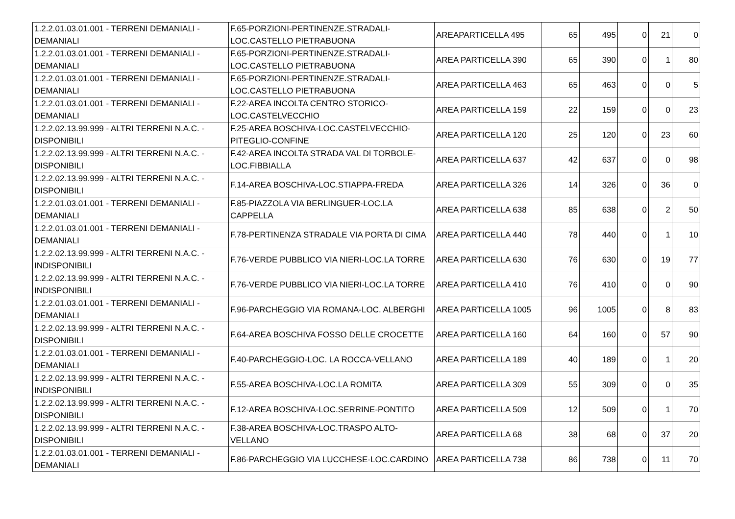| 1.2.2.01.03.01.001 - TERRENI DEMANIALI - DEMANIALI | F.65-PORZIONI-PERTINENZE.STRADALI-LOC.CASTELLO PIETRABUONA | AREAPARTICELLA 495 | 65 | 495 | 0 | 21 | 0 |
| 1.2.2.01.03.01.001 - TERRENI DEMANIALI - DEMANIALI | F.65-PORZIONI-PERTINENZE.STRADALI-LOC.CASTELLO PIETRABUONA | AREA PARTICELLA 390 | 65 | 390 | 0 | 1 | 80 |
| 1.2.2.01.03.01.001 - TERRENI DEMANIALI - DEMANIALI | F.65-PORZIONI-PERTINENZE.STRADALI-LOC.CASTELLO PIETRABUONA | AREA PARTICELLA 463 | 65 | 463 | 0 | 0 | 5 |
| 1.2.2.01.03.01.001 - TERRENI DEMANIALI - DEMANIALI | F.22-AREA INCOLTA CENTRO STORICO-LOC.CASTELVECCHIO | AREA PARTICELLA 159 | 22 | 159 | 0 | 0 | 23 |
| 1.2.2.02.13.99.999 - ALTRI TERRENI N.A.C. - DISPONIBILI | F.25-AREA BOSCHIVA-LOC.CASTELVECCHIO-PITEGLIO-CONFINE | AREA PARTICELLA 120 | 25 | 120 | 0 | 23 | 60 |
| 1.2.2.02.13.99.999 - ALTRI TERRENI N.A.C. - DISPONIBILI | F.42-AREA INCOLTA STRADA VAL DI TORBOLE-LOC.FIBBIALLA | AREA PARTICELLA 637 | 42 | 637 | 0 | 0 | 98 |
| 1.2.2.02.13.99.999 - ALTRI TERRENI N.A.C. - DISPONIBILI | F.14-AREA BOSCHIVA-LOC.STIAPPA-FREDA | AREA PARTICELLA 326 | 14 | 326 | 0 | 36 | 0 |
| 1.2.2.01.03.01.001 - TERRENI DEMANIALI - DEMANIALI | F.85-PIAZZOLA VIA BERLINGUER-LOC.LA CAPPELLA | AREA PARTICELLA 638 | 85 | 638 | 0 | 2 | 50 |
| 1.2.2.01.03.01.001 - TERRENI DEMANIALI - DEMANIALI | F.78-PERTINENZA STRADALE VIA PORTA DI CIMA | AREA PARTICELLA 440 | 78 | 440 | 0 | 1 | 10 |
| 1.2.2.02.13.99.999 - ALTRI TERRENI N.A.C. - INDISPONIBILI | F.76-VERDE PUBBLICO VIA NIERI-LOC.LA TORRE | AREA PARTICELLA 630 | 76 | 630 | 0 | 19 | 77 |
| 1.2.2.02.13.99.999 - ALTRI TERRENI N.A.C. - INDISPONIBILI | F.76-VERDE PUBBLICO VIA NIERI-LOC.LA TORRE | AREA PARTICELLA 410 | 76 | 410 | 0 | 0 | 90 |
| 1.2.2.01.03.01.001 - TERRENI DEMANIALI - DEMANIALI | F.96-PARCHEGGIO VIA ROMANA-LOC. ALBERGHI | AREA PARTICELLA 1005 | 96 | 1005 | 0 | 8 | 83 |
| 1.2.2.02.13.99.999 - ALTRI TERRENI N.A.C. - DISPONIBILI | F.64-AREA BOSCHIVA FOSSO DELLE CROCETTE | AREA PARTICELLA 160 | 64 | 160 | 0 | 57 | 90 |
| 1.2.2.01.03.01.001 - TERRENI DEMANIALI - DEMANIALI | F.40-PARCHEGGIO-LOC. LA ROCCA-VELLANO | AREA PARTICELLA 189 | 40 | 189 | 0 | 1 | 20 |
| 1.2.2.02.13.99.999 - ALTRI TERRENI N.A.C. - INDISPONIBILI | F.55-AREA BOSCHIVA-LOC.LA ROMITA | AREA PARTICELLA 309 | 55 | 309 | 0 | 0 | 35 |
| 1.2.2.02.13.99.999 - ALTRI TERRENI N.A.C. - DISPONIBILI | F.12-AREA BOSCHIVA-LOC.SERRINE-PONTITO | AREA PARTICELLA 509 | 12 | 509 | 0 | 1 | 70 |
| 1.2.2.02.13.99.999 - ALTRI TERRENI N.A.C. - DISPONIBILI | F.38-AREA BOSCHIVA-LOC.TRASPO ALTO-VELLANO | AREA PARTICELLA 68 | 38 | 68 | 0 | 37 | 20 |
| 1.2.2.01.03.01.001 - TERRENI DEMANIALI - DEMANIALI | F.86-PARCHEGGIO VIA LUCCHESE-LOC.CARDINO | AREA PARTICELLA 738 | 86 | 738 | 0 | 11 | 70 |